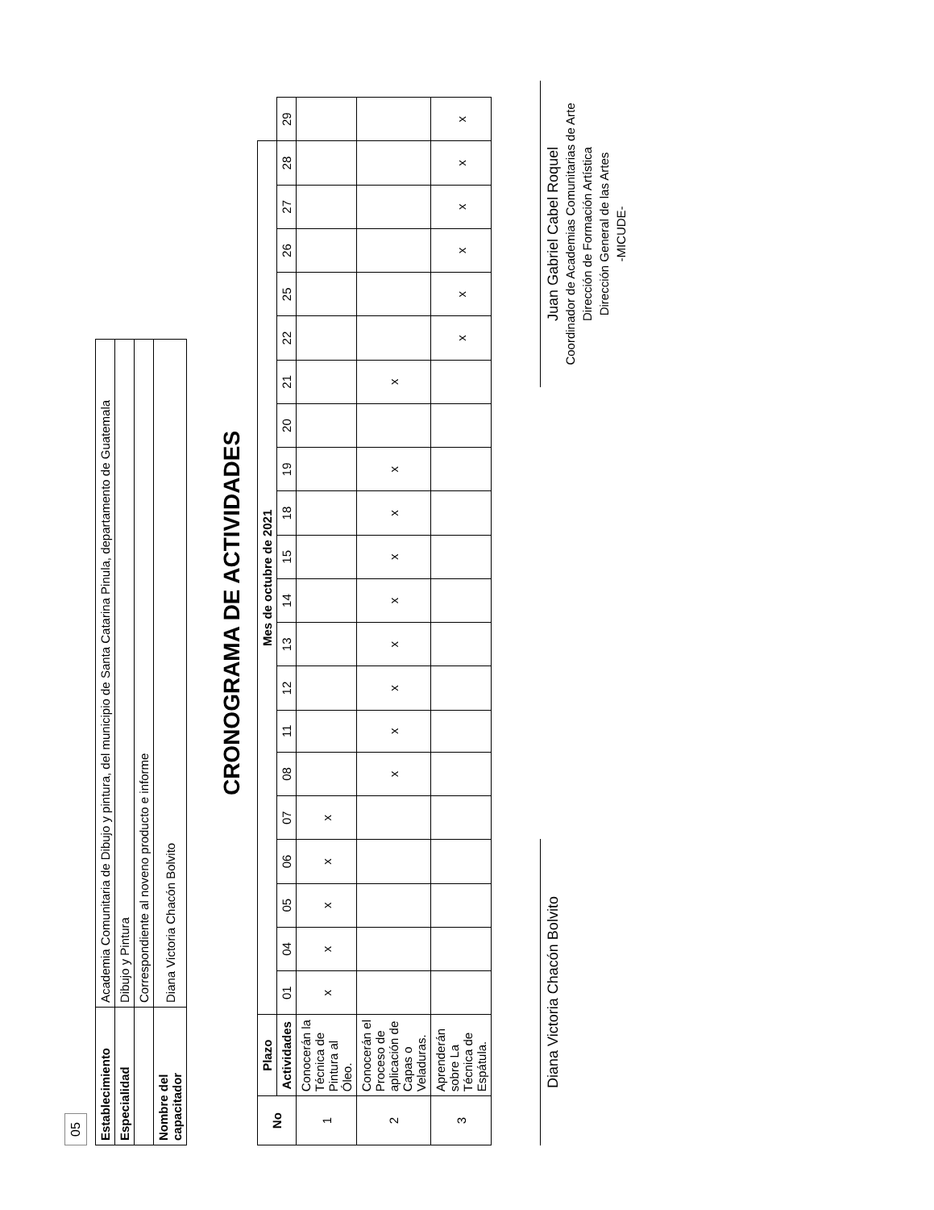05
| Establecimiento | Academia Comunitaria de Dibujo y pintura, del municipio de Santa Catarina Pinula, departamento de Guatemala |
| Especialidad | Dibujo y Pintura |
| | Correspondiente al noveno producto e informe |
| Nombre del capacitador | Diana Victoria Chacón Bolvito |
CRONOGRAMA DE ACTIVIDADES
| No | Plazo | Mes de octubre de 2021 | | | | | | | | | | | | | | | | | | | | |
| --- | --- | --- | --- | --- | --- | --- | --- | --- | --- | --- | --- | --- | --- | --- | --- | --- | --- | --- | --- | --- | --- | --- |
| | Actividades | 01 | 04 | 05 | 06 | 07 | 08 | 11 | 12 | 13 | 14 | 15 | 18 | 19 | 20 | 21 | 22 | 25 | 26 | 27 | 28 | 29 |
| 1 | Conocerán la Técnica de Pintura al Óleo. | x | x | x | x | x | | | | | | | | | | | | | | | | |
| 2 | Conocerán el Proceso de aplicación de Capas o Veladuras. | | | | | | x | x | x | x | x | x | x | x | | x | | | | | | |
| 3 | Aprenderán sobre La Técnica de Espátula. | | | | | | | | | | | | | | | | x | x | x | x | x | x |
Diana Victoria Chacón Bolvito
Juan Gabriel Cabel Roquel
Coordinador de Academias Comunitarias de Arte
Dirección de Formación Artística
Dirección General de las Artes
-MICUDE-